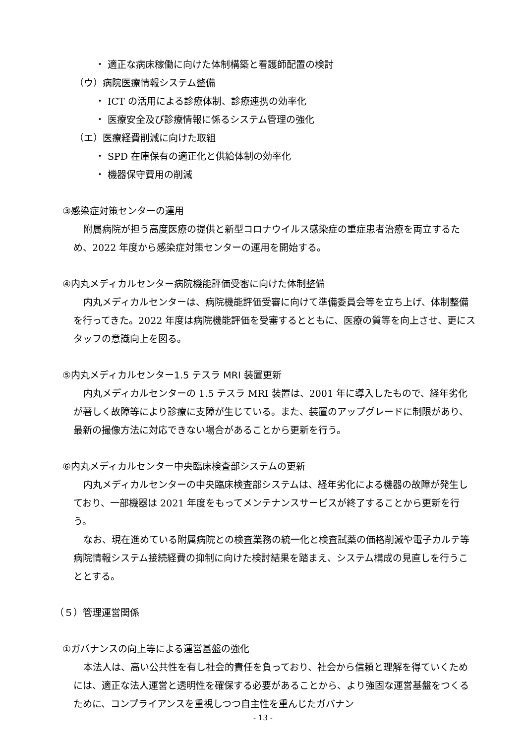・ 適正な病床稼働に向けた体制構築と看護師配置の検討
（ウ）病院医療情報システム整備
・ ICT の活用による診療体制、診療連携の効率化
・ 医療安全及び診療情報に係るシステム管理の強化
（エ）医療経費削減に向けた取組
・ SPD 在庫保有の適正化と供給体制の効率化
・ 機器保守費用の削減
③感染症対策センターの運用
附属病院が担う高度医療の提供と新型コロナウイルス感染症の重症患者治療を両立するため、2022 年度から感染症対策センターの運用を開始する。
④内丸メディカルセンター病院機能評価受審に向けた体制整備
内丸メディカルセンターは、病院機能評価受審に向けて準備委員会等を立ち上げ、体制整備を行ってきた。2022 年度は病院機能評価を受審するとともに、医療の質等を向上させ、更にスタッフの意識向上を図る。
⑤内丸メディカルセンター1.5 テスラ MRI 装置更新
内丸メディカルセンターの 1.5 テスラ MRI 装置は、2001 年に導入したもので、経年劣化が著しく故障等により診療に支障が生じている。また、装置のアップグレードに制限があり、最新の撮像方法に対応できない場合があることから更新を行う。
⑥内丸メディカルセンター中央臨床検査部システムの更新
内丸メディカルセンターの中央臨床検査部システムは、経年劣化による機器の故障が発生しており、一部機器は 2021 年度をもってメンテナンスサービスが終了することから更新を行う。
なお、現在進めている附属病院との検査業務の統一化と検査試薬の価格削減や電子カルテ等病院情報システム接続経費の抑制に向けた検討結果を踏まえ、システム構成の見直しを行うこととする。
（５）管理運営関係
①ガバナンスの向上等による運営基盤の強化
本法人は、高い公共性を有し社会的責任を負っており、社会から信頼と理解を得ていくためには、適正な法人運営と透明性を確保する必要があることから、より強固な運営基盤をつくるために、コンプライアンスを重視しつつ自主性を重んじたガバナン
- 13 -